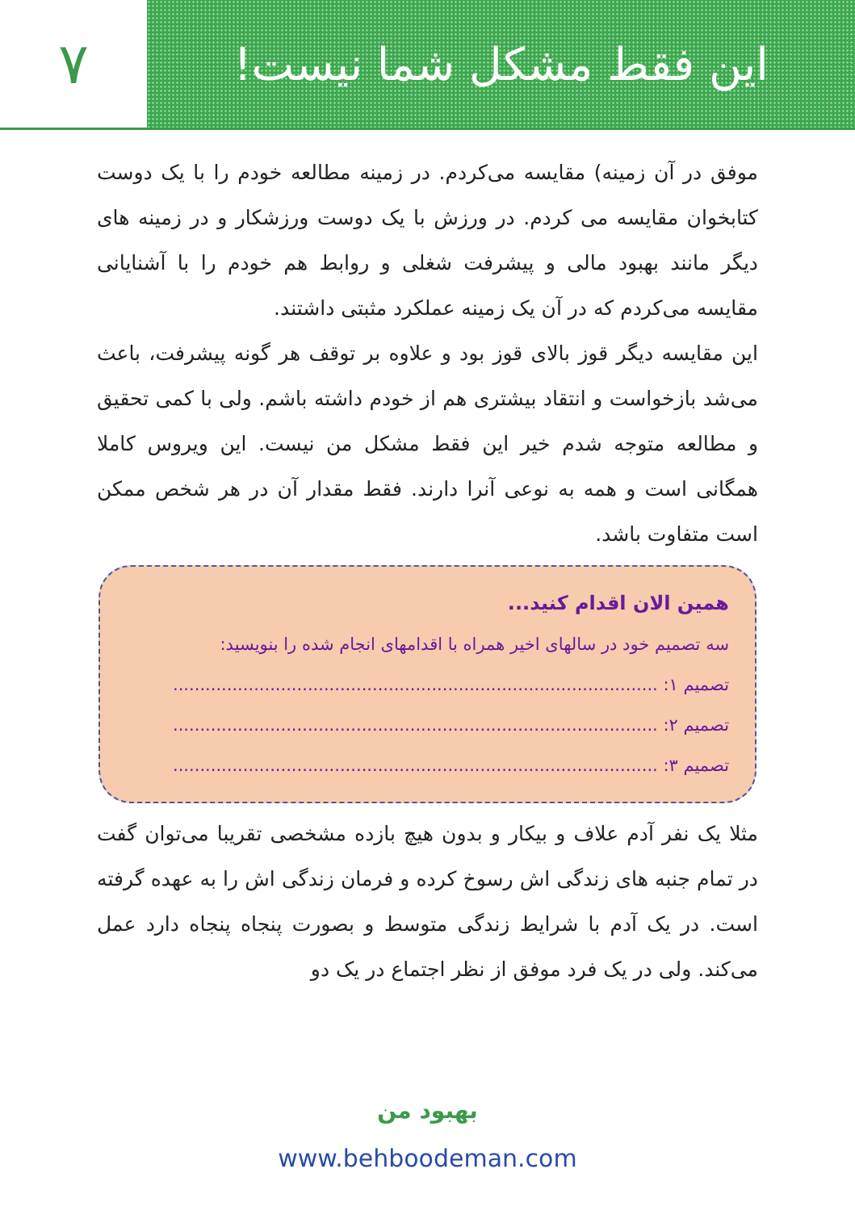۷
این فقط مشکل شما نیست!
موفق در آن زمینه) مقایسه می‌کردم. در زمینه مطالعه خودم را با یک دوست کتابخوان مقایسه می کردم. در ورزش با یک دوست ورزشکار و در زمینه های دیگر مانند بهبود مالی و پیشرفت شغلی و روابط هم خودم را با آشنایانی مقایسه می‌کردم که در آن یک زمینه عملکرد مثبتی داشتند.
این مقایسه دیگر قوز بالای قوز بود و علاوه بر توقف هر گونه پیشرفت، باعث می‌شد بازخواست و انتقاد بیشتری هم از خودم داشته باشم. ولی با کمی تحقیق و مطالعه متوجه شدم خیر این فقط مشکل من نیست. این ویروس کاملا همگانی است و همه به نوعی آنرا دارند. فقط مقدار آن در هر شخص ممکن است متفاوت باشد.
همین الان اقدام کنید...
سه تصمیم خود در سالهای اخیر همراه با اقدامهای انجام شده را بنویسید:
تصمیم ۱: ..........................................................................................
تصمیم ۲: ..........................................................................................
تصمیم ۳: ..........................................................................................
مثلا یک نفر آدم علاف و بیکار و بدون هیچ بازده مشخصی تقریبا می‌توان گفت در تمام جنبه های زندگی اش رسوخ کرده و فرمان زندگی اش را به عهده گرفته است. در یک آدم با شرایط زندگی متوسط و بصورت پنجاه پنجاه دارد عمل می‌کند. ولی در یک فرد موفق از نظر اجتماع در یک دو
بهبود من
www.behboodeman.com